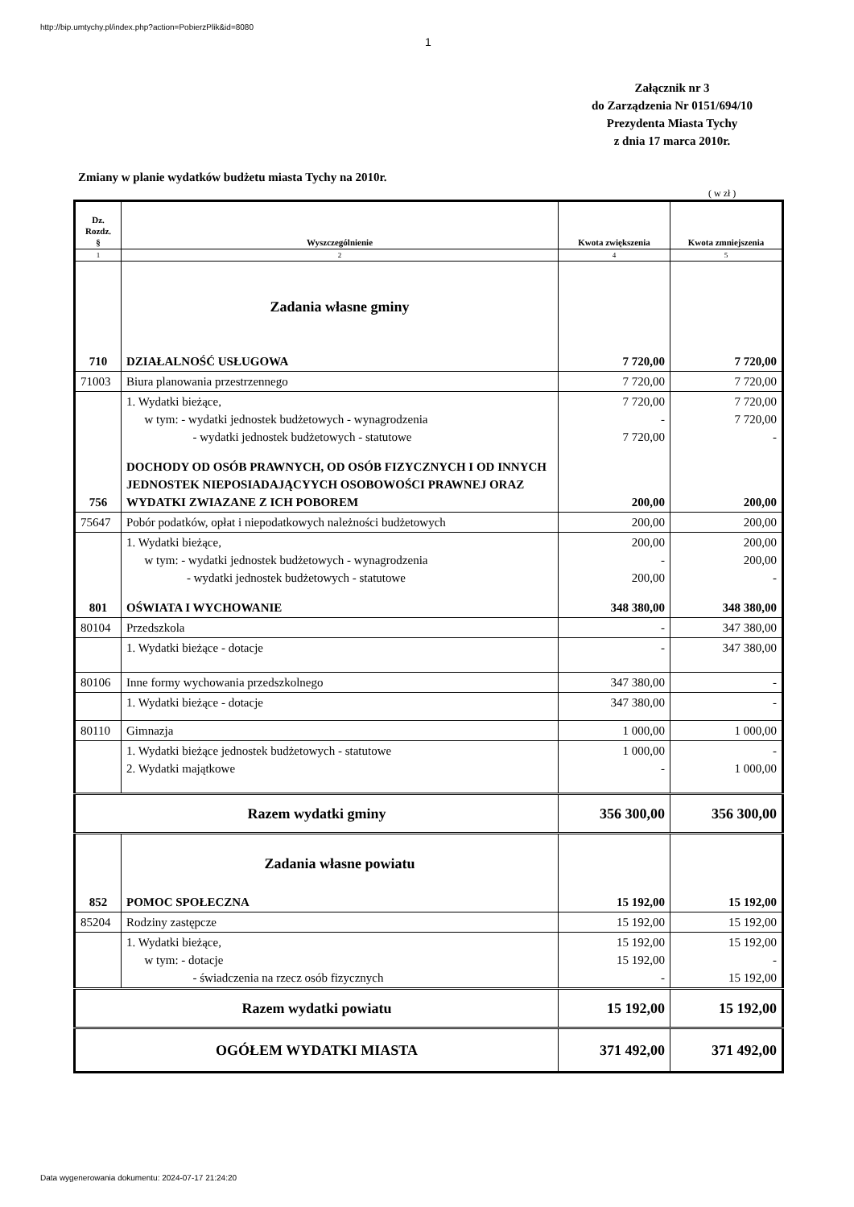http://bip.umtychy.pl/index.php?action=PobierzPlik&id=8080
1
Załącznik nr 3
do Zarządzenia Nr 0151/694/10
Prezydenta Miasta Tychy
z dnia 17 marca 2010r.
Zmiany w planie wydatków budżetu miasta Tychy na 2010r.
( w zł )
| Dz. Rozdz. § | Wyszczególnienie | Kwota zwiększenia | Kwota zmniejszenia |
| --- | --- | --- | --- |
| 1 | 2 | 4 | 5 |
| | Zadania własne gminy | | |
| 710 | DZIAŁALNOŚĆ USŁUGOWA | 7 720,00 | 7 720,00 |
| 71003 | Biura planowania przestrzennego | 7 720,00 | 7 720,00 |
| | 1. Wydatki bieżące, w tym: - wydatki jednostek budżetowych - wynagrodzenia - wydatki jednostek budżetowych - statutowe | 7 720,00 - 7 720,00 | 7 720,00 7 720,00 - |
| 756 | DOCHODY OD OSÓB PRAWNYCH, OD OSÓB FIZYCZNYCH I OD INNYCH JEDNOSTEK NIEPOSIADAJĄCYYCH OSOBOWOŚCI PRAWNEJ ORAZ WYDATKI ZWIAZANE Z ICH POBOREM | 200,00 | 200,00 |
| 75647 | Pobór podatków, opłat i niepodatkowych należności budżetowych | 200,00 | 200,00 |
| | 1. Wydatki bieżące, w tym: - wydatki jednostek budżetowych - wynagrodzenia - wydatki jednostek budżetowych - statutowe | 200,00 - 200,00 | 200,00 200,00 - |
| 801 | OŚWIATA I WYCHOWANIE | 348 380,00 | 348 380,00 |
| 80104 | Przedszkola | - | 347 380,00 |
| | 1. Wydatki bieżące - dotacje | - | 347 380,00 |
| 80106 | Inne formy wychowania przedszkolnego | 347 380,00 | - |
| | 1. Wydatki bieżące - dotacje | 347 380,00 | - |
| 80110 | Gimnazja | 1 000,00 | 1 000,00 |
| | 1. Wydatki bieżące jednostek budżetowych - statutowe 2. Wydatki majątkowe | 1 000,00 - | - 1 000,00 |
| Razem wydatki gminy | | 356 300,00 | 356 300,00 |
| | Zadania własne powiatu | | |
| 852 | POMOC SPOŁECZNA | 15 192,00 | 15 192,00 |
| 85204 | Rodziny zastępcze | 15 192,00 | 15 192,00 |
| | 1. Wydatki bieżące, w tym: - dotacje - świadczenia na rzecz osób fizycznych | 15 192,00 15 192,00 - | 15 192,00 - 15 192,00 |
| Razem wydatki powiatu | | 15 192,00 | 15 192,00 |
| OGÓŁEM WYDATKI MIASTA | | 371 492,00 | 371 492,00 |
Data wygenerowania dokumentu: 2024-07-17 21:24:20